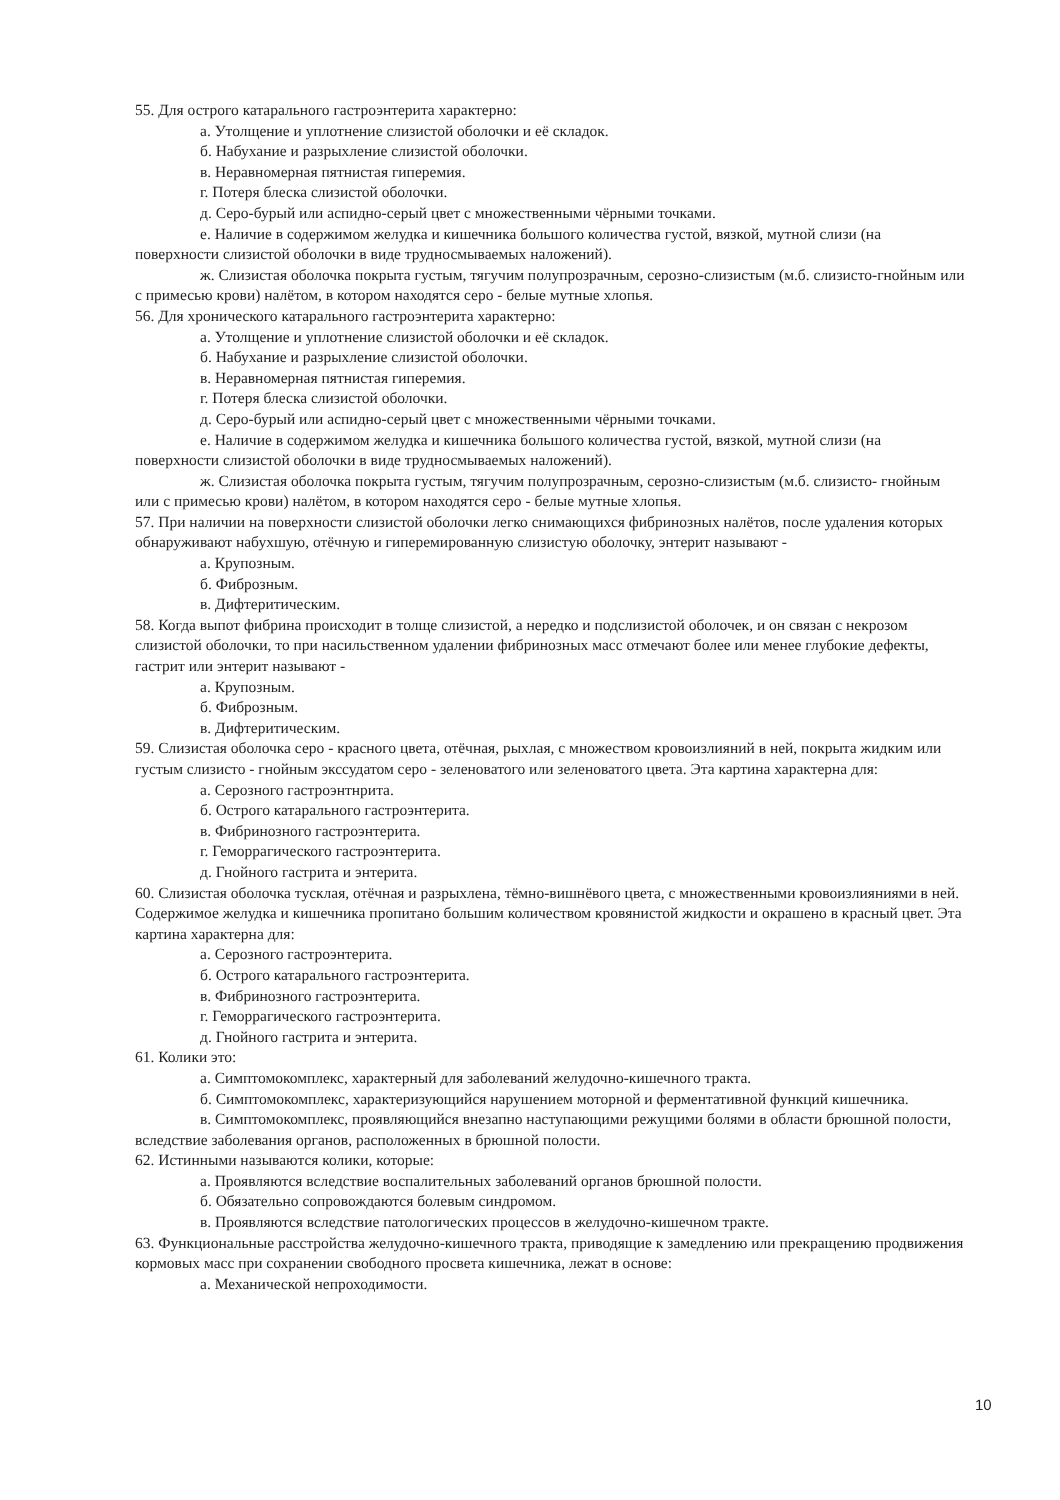55. Для острого катарального гастроэнтерита характерно:
а. Утолщение и уплотнение слизистой оболочки и её складок.
б. Набухание и разрыхление слизистой оболочки.
в. Неравномерная пятнистая гиперемия.
г. Потеря блеска слизистой оболочки.
д. Серо-бурый или аспидно-серый цвет с множественными чёрными точками.
е. Наличие в содержимом желудка и кишечника большого количества густой, вязкой, мутной слизи (на поверхности слизистой оболочки в виде трудносмываемых наложений).
ж. Слизистая оболочка покрыта густым, тягучим полупрозрачным, серозно-слизистым (м.б. слизисто-гнойным или с примесью крови) налётом, в котором находятся серо - белые мутные хлопья.
56. Для хронического катарального гастроэнтерита характерно:
а. Утолщение и уплотнение слизистой оболочки и её складок.
б. Набухание и разрыхление слизистой оболочки.
в. Неравномерная пятнистая гиперемия.
г. Потеря блеска слизистой оболочки.
д. Серо-бурый или аспидно-серый цвет с множественными чёрными точками.
е. Наличие в содержимом желудка и кишечника большого количества густой, вязкой, мутной слизи (на поверхности слизистой оболочки в виде трудносмываемых наложений).
ж. Слизистая оболочка покрыта густым, тягучим полупрозрачным, серозно-слизистым (м.б. слизисто- гнойным или с примесью крови) налётом, в котором находятся серо - белые мутные хлопья.
57. При наличии на поверхности слизистой оболочки легко снимающихся фибринозных налётов, после удаления которых обнаруживают набухшую, отёчную и гиперемированную слизистую оболочку, энтерит называют -
а. Крупозным.
б. Фиброзным.
в. Дифтеритическим.
58. Когда выпот фибрина происходит в толще слизистой, а нередко и подслизистой оболочек, и он связан с некрозом слизистой оболочки, то при насильственном удалении фибринозных масс отмечают более или менее глубокие дефекты, гастрит или энтерит называют -
а. Крупозным.
б. Фиброзным.
в. Дифтеритическим.
59. Слизистая оболочка серо - красного цвета, отёчная, рыхлая, с множеством кровоизлияний в ней, покрыта жидким или густым слизисто - гнойным экссудатом серо - зеленоватого или зеленоватого цвета. Эта картина характерна для:
а. Серозного гастроэнтнрита.
б. Острого катарального гастроэнтерита.
в. Фибринозного гастроэнтерита.
г. Геморрагического гастроэнтерита.
д. Гнойного гастрита и энтерита.
60. Слизистая оболочка тусклая, отёчная и разрыхлена, тёмно-вишнёвого цвета, с множественными кровоизлияниями в ней. Содержимое желудка и кишечника пропитано большим количеством кровянистой жидкости и окрашено в красный цвет. Эта картина характерна для:
а. Серозного гастроэнтерита.
б. Острого катарального гастроэнтерита.
в. Фибринозного гастроэнтерита.
г. Геморрагического гастроэнтерита.
д. Гнойного гастрита и энтерита.
61. Колики это:
а. Симптомокомплекс, характерный для заболеваний желудочно-кишечного тракта.
б. Симптомокомплекс, характеризующийся нарушением моторной и ферментативной функций кишечника.
в. Симптомокомплекс, проявляющийся внезапно наступающими режущими болями в области брюшной полости, вследствие заболевания органов, расположенных в брюшной полости.
62. Истинными называются колики, которые:
а. Проявляются вследствие воспалительных заболеваний органов брюшной полости.
б. Обязательно сопровождаются болевым синдромом.
в. Проявляются вследствие патологических процессов в желудочно-кишечном тракте.
63. Функциональные расстройства желудочно-кишечного тракта, приводящие к замедлению или прекращению продвижения кормовых масс при сохранении свободного просвета кишечника, лежат в основе:
а. Механической непроходимости.
10